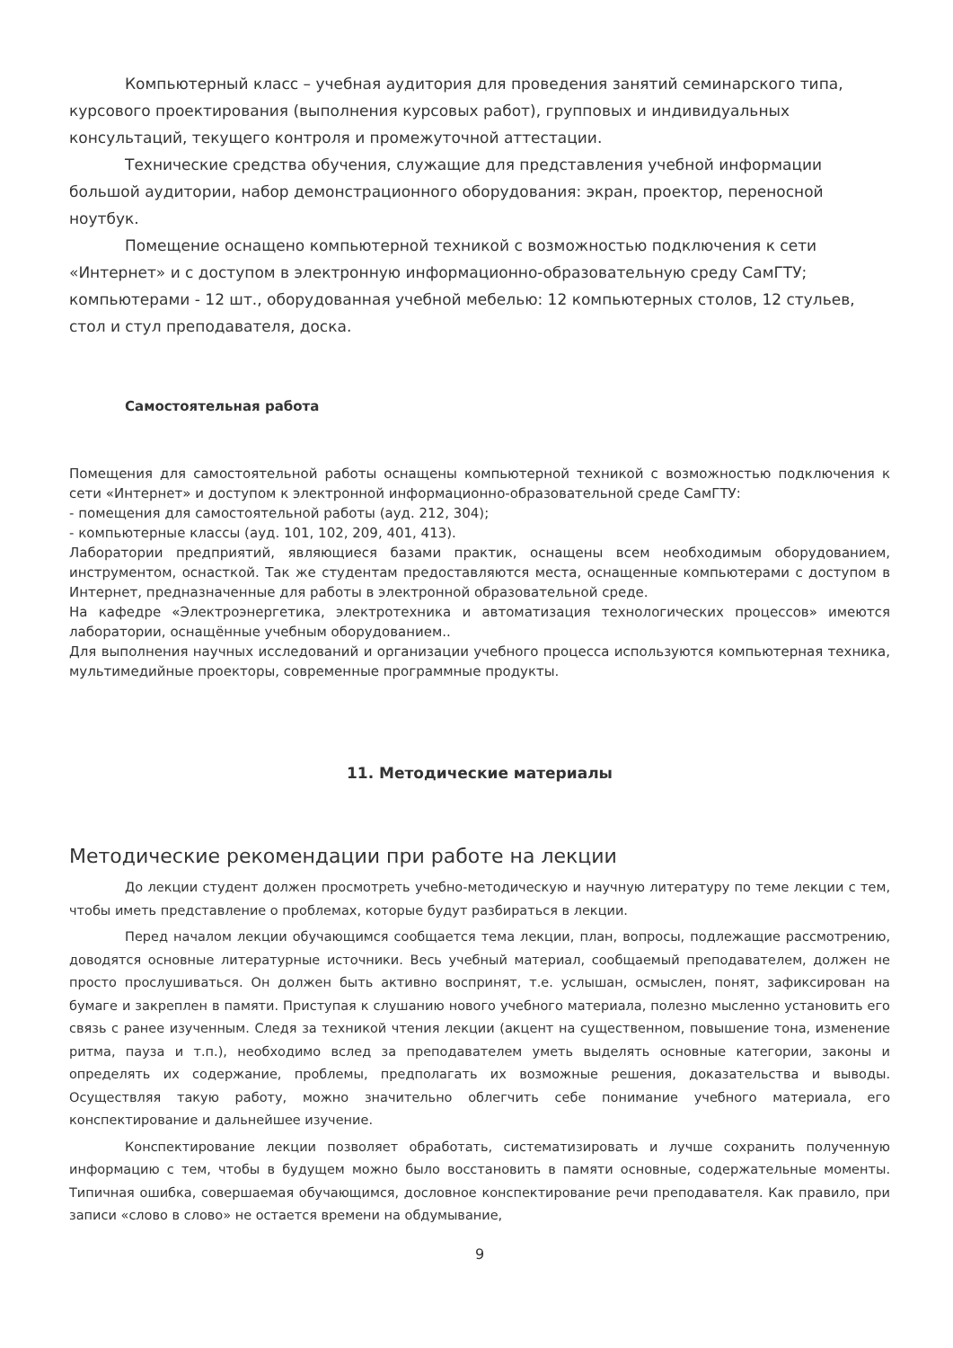Компьютерный класс – учебная аудитория для проведения занятий семинарского типа, курсового проектирования (выполнения курсовых работ), групповых и индивидуальных консультаций, текущего контроля и промежуточной аттестации.
Технические средства обучения, служащие для представления учебной информации большой аудитории, набор демонстрационного оборудования: экран, проектор, переносной ноутбук.
Помещение оснащено компьютерной техникой с возможностью подключения к сети «Интернет» и с доступом в электронную информационно-образовательную среду СамГТУ; компьютерами - 12 шт., оборудованная учебной мебелью: 12 компьютерных столов, 12 стульев, стол и стул преподавателя, доска.
Самостоятельная работа
Помещения для самостоятельной работы оснащены компьютерной техникой с возможностью подключения к сети «Интернет» и доступом к электронной информационно-образовательной среде СамГТУ:
- помещения для самостоятельной работы (ауд. 212, 304);
- компьютерные классы (ауд. 101, 102, 209, 401, 413).
Лаборатории предприятий, являющиеся базами практик, оснащены всем необходимым оборудованием, инструментом, оснасткой. Так же студентам предоставляются места, оснащенные компьютерами с доступом в Интернет, предназначенные для работы в электронной образовательной среде.
На кафедре «Электроэнергетика, электротехника и автоматизация технологических процессов» имеются лаборатории, оснащённые учебным оборудованием..
Для выполнения научных исследований и организации учебного процесса используются компьютерная техника, мультимедийные проекторы, современные программные продукты.
11. Методические материалы
Методические рекомендации при работе на лекции
До лекции студент должен просмотреть учебно-методическую и научную литературу по теме лекции с тем, чтобы иметь представление о проблемах, которые будут разбираться в лекции.
Перед началом лекции обучающимся сообщается тема лекции, план, вопросы, подлежащие рассмотрению, доводятся основные литературные источники. Весь учебный материал, сообщаемый преподавателем, должен не просто прослушиваться. Он должен быть активно воспринят, т.е. услышан, осмыслен, понят, зафиксирован на бумаге и закреплен в памяти. Приступая к слушанию нового учебного материала, полезно мысленно установить его связь с ранее изученным. Следя за техникой чтения лекции (акцент на существенном, повышение тона, изменение ритма, пауза и т.п.), необходимо вслед за преподавателем уметь выделять основные категории, законы и определять их содержание, проблемы, предполагать их возможные решения, доказательства и выводы. Осуществляя такую работу, можно значительно облегчить себе понимание учебного материала, его конспектирование и дальнейшее изучение.
Конспектирование лекции позволяет обработать, систематизировать и лучше сохранить полученную информацию с тем, чтобы в будущем можно было восстановить в памяти основные, содержательные моменты. Типичная ошибка, совершаемая обучающимся, дословное конспектирование речи преподавателя. Как правило, при записи «слово в слово» не остается времени на обдумывание,
9